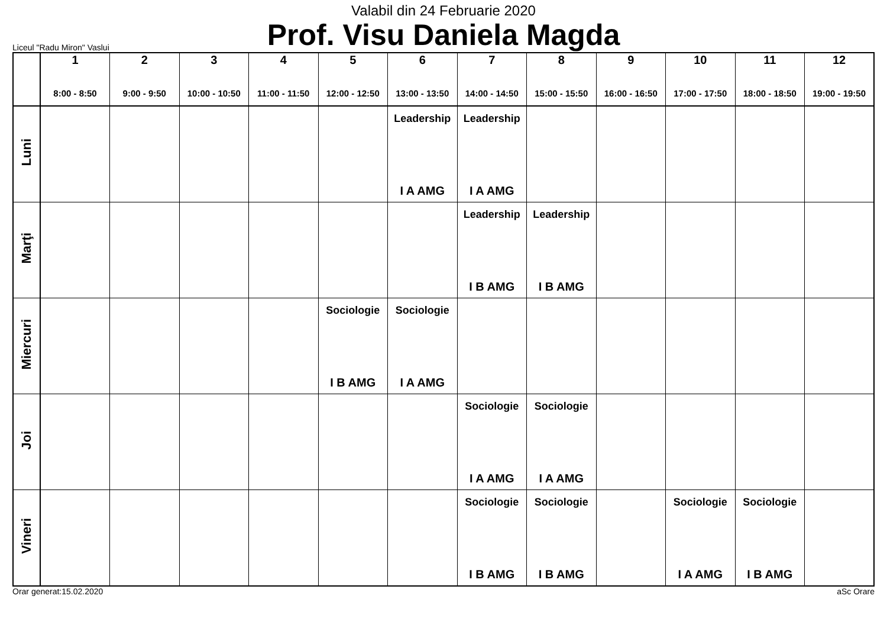Valabil din 24 Februarie 2020
Prof. Visu Daniela Magda
Liceul "Radu Miron" Vaslui
| | 1 8:00 - 8:50 | 2 9:00 - 9:50 | 3 10:00 - 10:50 | 4 11:00 - 11:50 | 5 12:00 - 12:50 | 6 13:00 - 13:50 | 7 14:00 - 14:50 | 8 15:00 - 15:50 | 9 16:00 - 16:50 | 10 17:00 - 17:50 | 11 18:00 - 18:50 | 12 19:00 - 19:50 |
| --- | --- | --- | --- | --- | --- | --- | --- | --- | --- | --- | --- | --- |
| Luni | | | | | | Leadership I A AMG | Leadership I A AMG | | | | | |
| Marţi | | | | | | | Leadership I B AMG | Leadership I B AMG | | | | |
| Miercuri | | | | | Sociologie I B AMG | Sociologie I A AMG | | | | | | |
| Joi | | | | | | | Sociologie I A AMG | Sociologie I A AMG | | | | |
| Vineri | | | | | | | Sociologie I B AMG | Sociologie I B AMG | | Sociologie I A AMG | Sociologie I B AMG | |
Orar generat:15.02.2020 aSc Orare